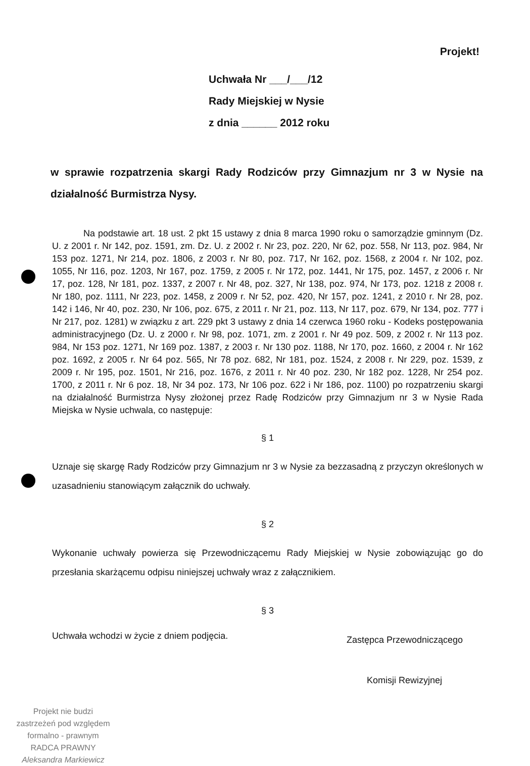Projekt!
Uchwała Nr ___/___/12
Rady Miejskiej w Nysie
z dnia ______ 2012 roku
w sprawie rozpatrzenia skargi Rady Rodziców przy Gimnazjum nr 3 w Nysie na działalność Burmistrza Nysy.
Na podstawie art. 18 ust. 2 pkt 15 ustawy z dnia 8 marca 1990 roku o samorządzie gminnym (Dz. U. z 2001 r. Nr 142, poz. 1591, zm. Dz. U. z 2002 r. Nr 23, poz. 220, Nr 62, poz. 558, Nr 113, poz. 984, Nr 153 poz. 1271, Nr 214, poz. 1806, z 2003 r. Nr 80, poz. 717, Nr 162, poz. 1568, z 2004 r. Nr 102, poz. 1055, Nr 116, poz. 1203, Nr 167, poz. 1759, z 2005 r. Nr 172, poz. 1441, Nr 175, poz. 1457, z 2006 r. Nr 17, poz. 128, Nr 181, poz. 1337, z 2007 r. Nr 48, poz. 327, Nr 138, poz. 974, Nr 173, poz. 1218 z 2008 r. Nr 180, poz. 1111, Nr 223, poz. 1458, z 2009 r. Nr 52, poz. 420, Nr 157, poz. 1241, z 2010 r. Nr 28, poz. 142 i 146, Nr 40, poz. 230, Nr 106, poz. 675, z 2011 r. Nr 21, poz. 113, Nr 117, poz. 679, Nr 134, poz. 777 i Nr 217, poz. 1281) w związku z art. 229 pkt 3 ustawy z dnia 14 czerwca 1960 roku - Kodeks postępowania administracyjnego (Dz. U. z 2000 r. Nr 98, poz. 1071, zm. z 2001 r. Nr 49 poz. 509, z 2002 r. Nr 113 poz. 984, Nr 153 poz. 1271, Nr 169 poz. 1387, z 2003 r. Nr 130 poz. 1188, Nr 170, poz. 1660, z 2004 r. Nr 162 poz. 1692, z 2005 r. Nr 64 poz. 565, Nr 78 poz. 682, Nr 181, poz. 1524, z 2008 r. Nr 229, poz. 1539, z 2009 r. Nr 195, poz. 1501, Nr 216, poz. 1676, z 2011 r. Nr 40 poz. 230, Nr 182 poz. 1228, Nr 254 poz. 1700, z 2011 r. Nr 6 poz. 18, Nr 34 poz. 173, Nr 106 poz. 622 i Nr 186, poz. 1100) po rozpatrzeniu skargi na działalność Burmistrza Nysy złożonej przez Radę Rodziców przy Gimnazjum nr 3 w Nysie Rada Miejska w Nysie uchwala, co następuje:
§ 1
Uznaje się skargę Rady Rodziców przy Gimnazjum nr 3 w Nysie za bezzasadną z przyczyn określonych w uzasadnieniu stanowiącym załącznik do uchwały.
§ 2
Wykonanie uchwały powierza się Przewodniczącemu Rady Miejskiej w Nysie zobowiązując go do przesłania skarżącemu odpisu niniejszej uchwały wraz z załącznikiem.
§ 3
Uchwała wchodzi w życie z dniem podjęcia.
Zastępca Przewodniczącego
Komisji Rewizyjnej
Projekt nie budzi zastrzeżeń pod względem formalno - prawnym
RADCA PRAWNY
Aleksandra Markiewicz